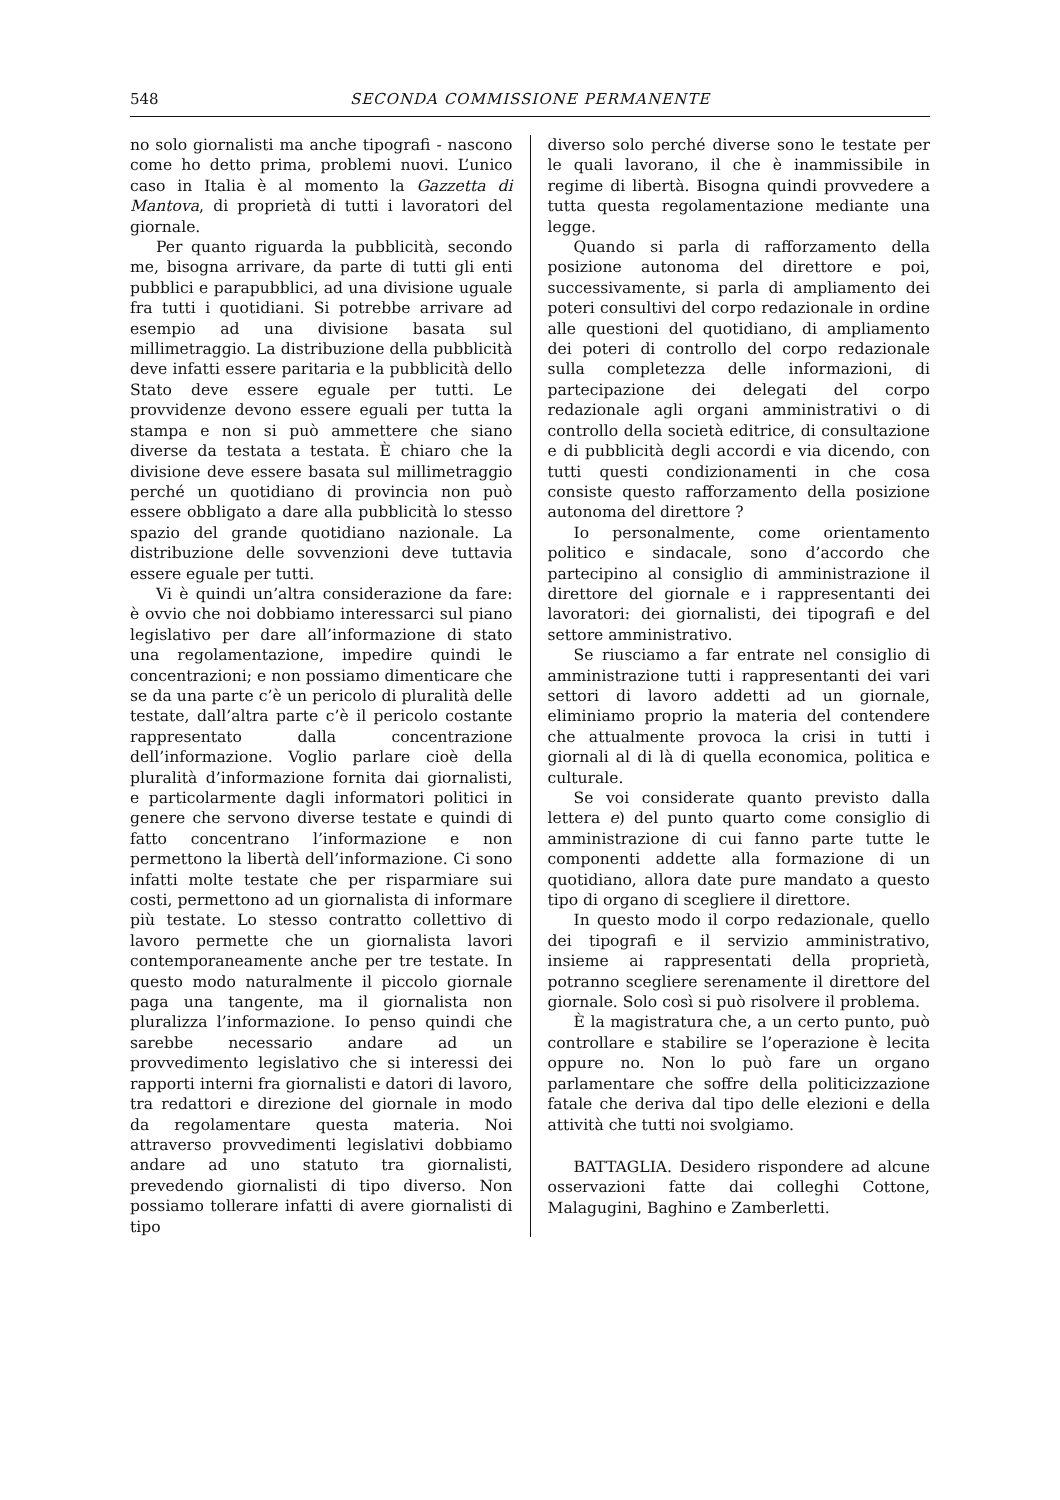548 SECONDA COMMISSIONE PERMANENTE
no solo giornalisti ma anche tipografi - nascono come ho detto prima, problemi nuovi. L’unico caso in Italia è al momento la Gazzetta di Mantova, di proprietà di tutti i lavoratori del giornale.
Per quanto riguarda la pubblicità, secondo me, bisogna arrivare, da parte di tutti gli enti pubblici e parapubblici, ad una divisione uguale fra tutti i quotidiani. Si potrebbe arrivare ad esempio ad una divisione basata sul millimetraggio. La distribuzione della pubblicità deve infatti essere paritaria e la pubblicità dello Stato deve essere eguale per tutti. Le provvidenze devono essere eguali per tutta la stampa e non si può ammettere che siano diverse da testata a testata. È chiaro che la divisione deve essere basata sul millimetraggio perché un quotidiano di provincia non può essere obbligato a dare alla pubblicità lo stesso spazio del grande quotidiano nazionale. La distribuzione delle sovvenzioni deve tuttavia essere eguale per tutti.
Vi è quindi un’altra considerazione da fare: è ovvio che noi dobbiamo interessarci sul piano legislativo per dare all’informazione di stato una regolamentazione, impedire quindi le concentrazioni; e non possiamo dimenticare che se da una parte c’è un pericolo di pluralità delle testate, dall’altra parte c’è il pericolo costante rappresentato dalla concentrazione dell’informazione. Voglio parlare cioè della pluralità d’informazione fornita dai giornalisti, e particolarmente dagli informatori politici in genere che servono diverse testate e quindi di fatto concentrano l’informazione e non permettono la libertà dell’informazione. Ci sono infatti molte testate che per risparmiare sui costi, permettono ad un giornalista di informare più testate. Lo stesso contratto collettivo di lavoro permette che un giornalista lavori contemporaneamente anche per tre testate. In questo modo naturalmente il piccolo giornale paga una tangente, ma il giornalista non pluralizza l’informazione. Io penso quindi che sarebbe necessario andare ad un provvedimento legislativo che si interessi dei rapporti interni fra giornalisti e datori di lavoro, tra redattori e direzione del giornale in modo da regolamentare questa materia. Noi attraverso provvedimenti legislativi dobbiamo andare ad uno statuto tra giornalisti, prevedendo giornalisti di tipo diverso. Non possiamo tollerare infatti di avere giornalisti di tipo
diverso solo perché diverse sono le testate per le quali lavorano, il che è inammissibile in regime di libertà. Bisogna quindi provvedere a tutta questa regolamentazione mediante una legge.
Quando si parla di rafforzamento della posizione autonoma del direttore e poi, successivamente, si parla di ampliamento dei poteri consultivi del corpo redazionale in ordine alle questioni del quotidiano, di ampliamento dei poteri di controllo del corpo redazionale sulla completezza delle informazioni, di partecipazione dei delegati del corpo redazionale agli organi amministrativi o di controllo della società editrice, di consultazione e di pubblicità degli accordi e via dicendo, con tutti questi condizionamenti in che cosa consiste questo rafforzamento della posizione autonoma del direttore ?
Io personalmente, come orientamento politico e sindacale, sono d’accordo che partecipino al consiglio di amministrazione il direttore del giornale e i rappresentanti dei lavoratori: dei giornalisti, dei tipografi e del settore amministrativo.
Se riusciamo a far entrate nel consiglio di amministrazione tutti i rappresentanti dei vari settori di lavoro addetti ad un giornale, eliminiamo proprio la materia del contendere che attualmente provoca la crisi in tutti i giornali al di là di quella economica, politica e culturale.
Se voi considerate quanto previsto dalla lettera e) del punto quarto come consiglio di amministrazione di cui fanno parte tutte le componenti addette alla formazione di un quotidiano, allora date pure mandato a questo tipo di organo di scegliere il direttore.
In questo modo il corpo redazionale, quello dei tipografi e il servizio amministrativo, insieme ai rappresentati della proprietà, potranno scegliere serenamente il direttore del giornale. Solo così si può risolvere il problema.
È la magistratura che, a un certo punto, può controllare e stabilire se l’operazione è lecita oppure no. Non lo può fare un organo parlamentare che soffre della politicizzazione fatale che deriva dal tipo delle elezioni e della attività che tutti noi svolgiamo.
BATTAGLIA. Desidero rispondere ad alcune osservazioni fatte dai colleghi Cottone, Malagugini, Baghino e Zamberletti.